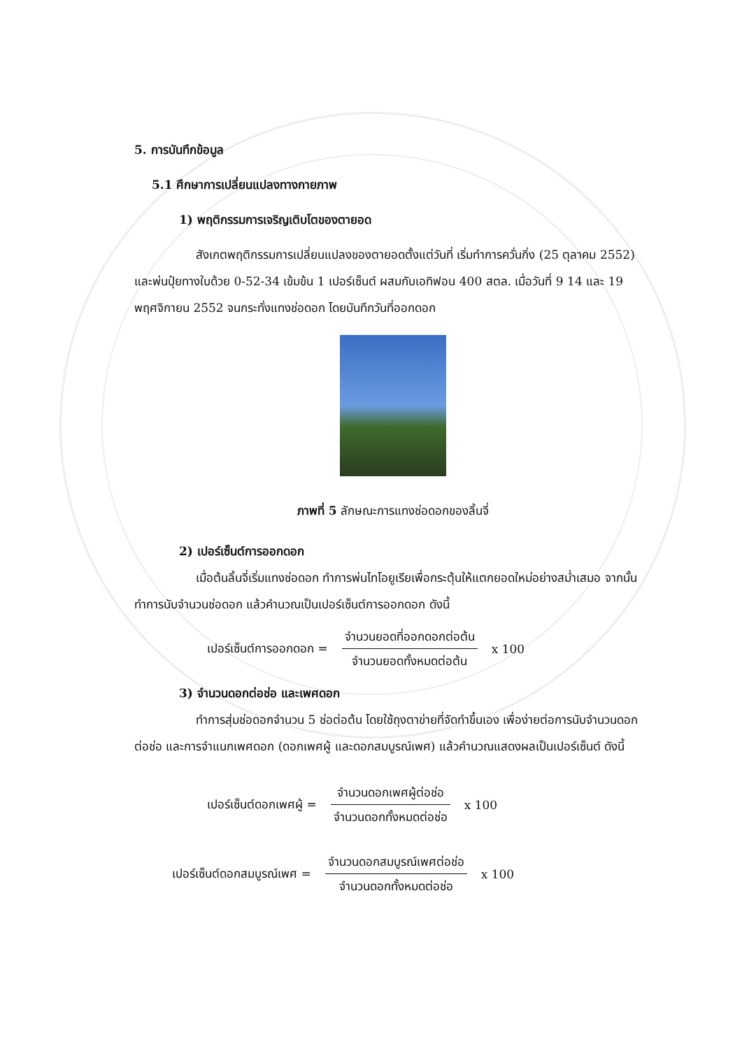5. การบันทึกข้อมูล
5.1 ศึกษาการเปลี่ยนแปลงทางกายภาพ
1) พฤติกรรมการเจริญเติบโตของตายอด
สังเกตพฤติกรรมการเปลี่ยนแปลงของตายอดตั้งแต่วันที่ เริ่มทำการควั่นกิ่ง (25 ตุลาคม 2552) และพ่นปุ๋ยทางใบด้วย 0-52-34 เข้มข้น 1 เปอร์เซ็นต์ ผสมกับเอทิฟอน 400 สตล. เมื่อวันที่ 9 14 และ 19 พฤศจิกายน 2552 จนกระทั่งแทงช่อดอก โดยบันทึกวันที่ออกดอก
ภาพที่ 5 ลักษณะการแทงช่อดอกของลิ้นจี่
2) เปอร์เซ็นต์การออกดอก
เมื่อต้นลิ้นจี่เริ่มแทงช่อดอก ทำการพ่นไทโอยูเรียเพื่อกระตุ้นให้แตกยอดใหม่อย่างสม่ำเสมอ จากนั้นทำการนับจำนวนช่อดอก แล้วคำนวณเป็นเปอร์เซ็นต์การออกดอก ดังนี้
เปอร์เซ็นต์การออกดอก = จำนวนยอดที่ออกดอกต่อต้น จำนวนยอดทั้งหมดต่อต้น x 100
3) จำนวนดอกต่อช่อ และเพศดอก
ทำการสุ่มช่อดอกจำนวน 5 ช่อต่อต้น โดยใช้ถุงตาข่ายที่จัดทำขึ้นเอง เพื่อง่ายต่อการนับจำนวนดอกต่อช่อ และการจำแนกเพศดอก (ดอกเพศผู้ และดอกสมบูรณ์เพศ) แล้วคำนวณแสดงผลเป็นเปอร์เซ็นต์ ดังนี้
เปอร์เซ็นต์ดอกเพศผู้ = จำนวนดอกเพศผู้ต่อช่อ จำนวนดอกทั้งหมดต่อช่อ x 100
เปอร์เซ็นต์ดอกสมบูรณ์เพศ = จำนวนดอกสมบูรณ์เพศต่อช่อ จำนวนดอกทั้งหมดต่อช่อ x 100